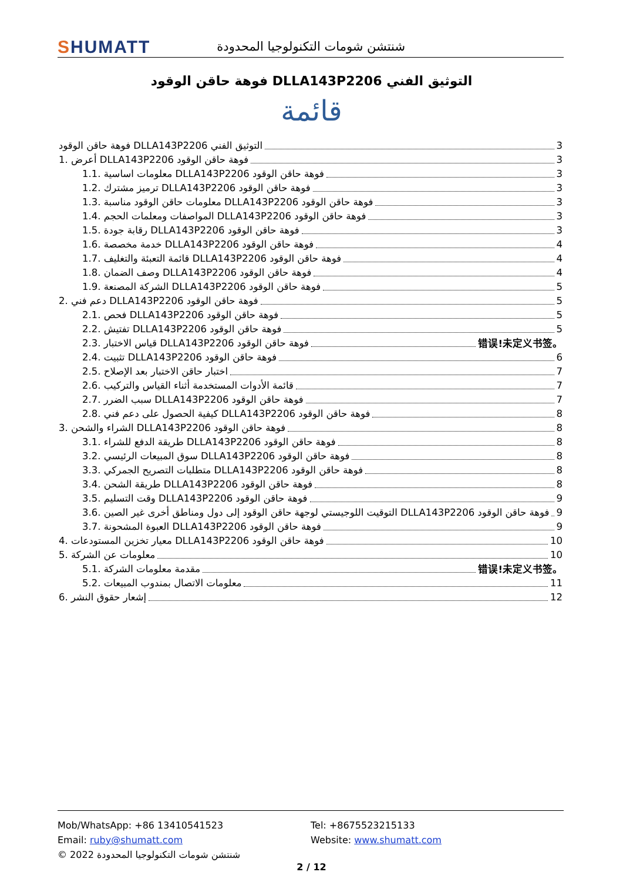SHUMATT
شنتشن شومات التكنولوجيا المحدودة
فوهة حاقن الوقود DLLA143P2206 التوثيق الفني
قائمة
فوهة حاقن الوقود DLLA143P2206 التوثيق الفني 3
1. أعرض DLLA143P2206 فوهة حاقن الوقود 3
1.1. معلومات اساسية DLLA143P2206 فوهة حاقن الوقود 3
1.2. ترميز مشترك DLLA143P2206 فوهة حاقن الوقود 3
1.3. معلومات حاقن الوقود مناسبة DLLA143P2206 فوهة حاقن الوقود 3
1.4. المواصفات ومعلمات الحجم DLLA143P2206 فوهة حاقن الوقود 3
1.5. رقابة جودة DLLA143P2206 فوهة حاقن الوقود 3
1.6. خدمة مخصصة DLLA143P2206 فوهة حاقن الوقود 4
1.7. قائمة التعبئة والتغليف DLLA143P2206 فوهة حاقن الوقود 4
1.8. وصف الضمان DLLA143P2206 فوهة حاقن الوقود 4
1.9. الشركة المصنعة DLLA143P2206 فوهة حاقن الوقود 5
2. دعم فني DLLA143P2206 فوهة حاقن الوقود 5
2.1. فحص DLLA143P2206 فوهة حاقن الوقود 5
2.2. تفتيش DLLA143P2206 فوهة حاقن الوقود 5
2.3. قياس الاختبار DLLA143P2206 فوهة حاقن الوقود 错误!未定义书签。
2.4. تثبيت DLLA143P2206 فوهة حاقن الوقود 6
2.5. اختبار حاقن الاختبار بعد الإصلاح 7
2.6. قائمة الأدوات المستخدمة أثناء القياس والتركيب 7
2.7. سبب الضرر DLLA143P2206 فوهة حاقن الوقود 7
2.8. كيفية الحصول على دعم فني DLLA143P2206 فوهة حاقن الوقود 8
3. الشراء والشحن DLLA143P2206 فوهة حاقن الوقود 8
3.1. طريقة الدفع للشراء DLLA143P2206 فوهة حاقن الوقود 8
3.2. سوق المبيعات الرئيسي DLLA143P2206 فوهة حاقن الوقود 8
3.3. متطلبات التصريح الجمركي DLLA143P2206 فوهة حاقن الوقود 8
3.4. طريقة الشحن DLLA143P2206 فوهة حاقن الوقود 8
3.5. وقت التسليم DLLA143P2206 فوهة حاقن الوقود 9
3.6. التوقيت اللوجيستي لوجهة حاقن الوقود إلى دول ومناطق أخرى غير الصين DLLA143P2206 فوهة حاقن الوقود 9
3.7. العبوة المشحونة DLLA143P2206 فوهة حاقن الوقود 9
4. معيار تخزين المستودعات DLLA143P2206 فوهة حاقن الوقود 10
5. معلومات عن الشركة 10
5.1. مقدمة معلومات الشركة 错误!未定义书签。
5.2. معلومات الاتصال بمندوب المبيعات 11
6. إشعار حقوق النشر 12
Mob/WhatsApp: +86 13410541523 Tel: +8675523215133
Email: ruby@shumatt.com Website: www.shumatt.com
© 2022 شنتشن شومات التكنولوجيا المحدودة
2 / 12